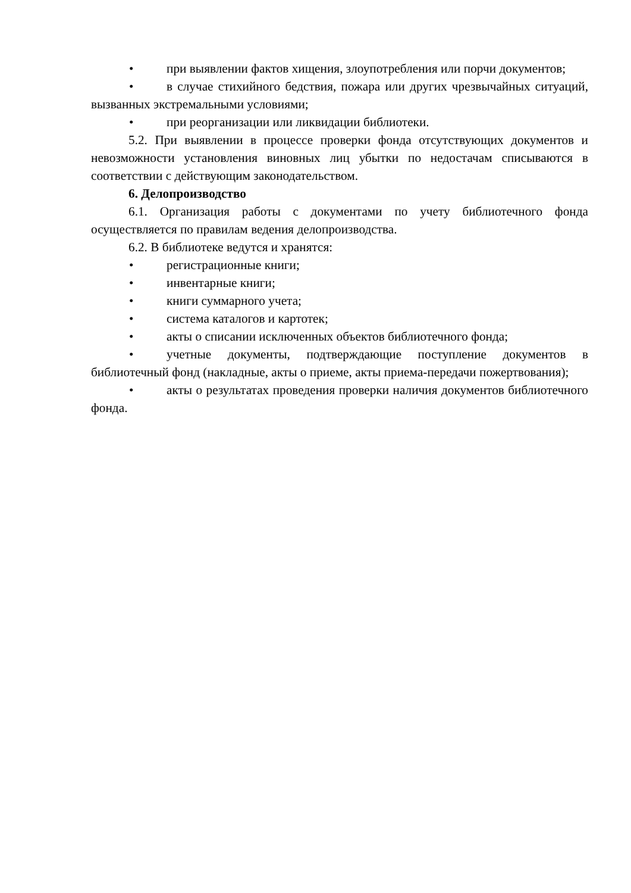• при выявлении фактов хищения, злоупотребления или порчи документов;
• в случае стихийного бедствия, пожара или других чрезвычайных ситуаций, вызванных экстремальными условиями;
• при реорганизации или ликвидации библиотеки.
5.2. При выявлении в процессе проверки фонда отсутствующих документов и невозможности установления виновных лиц убытки по недостачам списываются в соответствии с действующим законодательством.
6. Делопроизводство
6.1. Организация работы с документами по учету библиотечного фонда осуществляется по правилам ведения делопроизводства.
6.2. В библиотеке ведутся и хранятся:
• регистрационные книги;
• инвентарные книги;
• книги суммарного учета;
• система каталогов и картотек;
• акты о списании исключенных объектов библиотечного фонда;
• учетные документы, подтверждающие поступление документов в библиотечный фонд (накладные, акты о приеме, акты приема-передачи пожертвования);
• акты о результатах проведения проверки наличия документов библиотечного фонда.